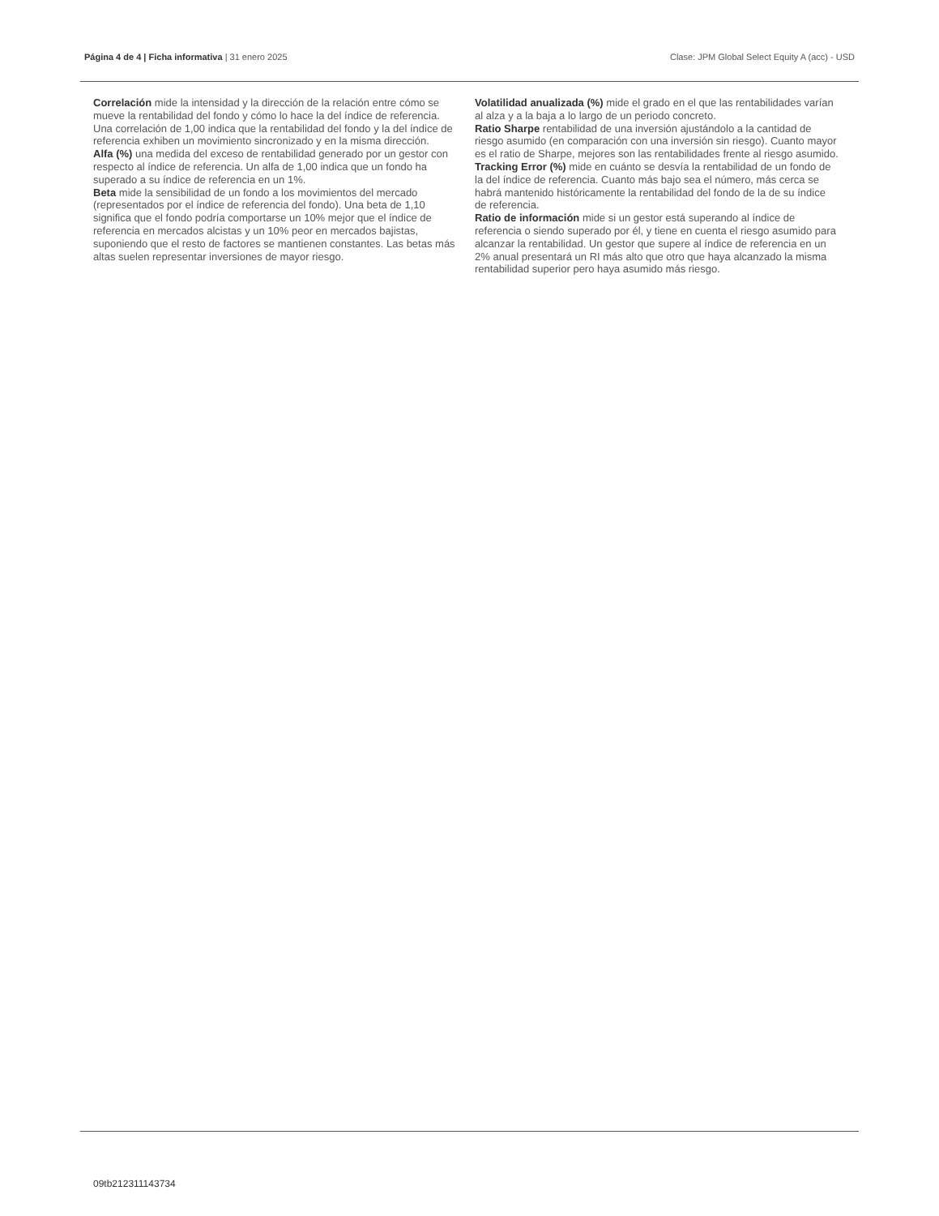Página 4 de 4 | Ficha informativa | 31 enero 2025 Clase: JPM Global Select Equity A (acc) - USD
Correlación mide la intensidad y la dirección de la relación entre cómo se mueve la rentabilidad del fondo y cómo lo hace la del índice de referencia. Una correlación de 1,00 indica que la rentabilidad del fondo y la del índice de referencia exhiben un movimiento sincronizado y en la misma dirección.
Alfa (%) una medida del exceso de rentabilidad generado por un gestor con respecto al índice de referencia. Un alfa de 1,00 indica que un fondo ha superado a su índice de referencia en un 1%.
Beta mide la sensibilidad de un fondo a los movimientos del mercado (representados por el índice de referencia del fondo). Una beta de 1,10 significa que el fondo podría comportarse un 10% mejor que el índice de referencia en mercados alcistas y un 10% peor en mercados bajistas, suponiendo que el resto de factores se mantienen constantes. Las betas más altas suelen representar inversiones de mayor riesgo.
Volatilidad anualizada (%) mide el grado en el que las rentabilidades varían al alza y a la baja a lo largo de un periodo concreto.
Ratio Sharpe rentabilidad de una inversión ajustándolo a la cantidad de riesgo asumido (en comparación con una inversión sin riesgo). Cuanto mayor es el ratio de Sharpe, mejores son las rentabilidades frente al riesgo asumido.
Tracking Error (%) mide en cuánto se desvía la rentabilidad de un fondo de la del índice de referencia. Cuanto más bajo sea el número, más cerca se habrá mantenido históricamente la rentabilidad del fondo de la de su índice de referencia.
Ratio de información mide si un gestor está superando al índice de referencia o siendo superado por él, y tiene en cuenta el riesgo asumido para alcanzar la rentabilidad. Un gestor que supere al índice de referencia en un 2% anual presentará un RI más alto que otro que haya alcanzado la misma rentabilidad superior pero haya asumido más riesgo.
09tb212311143734